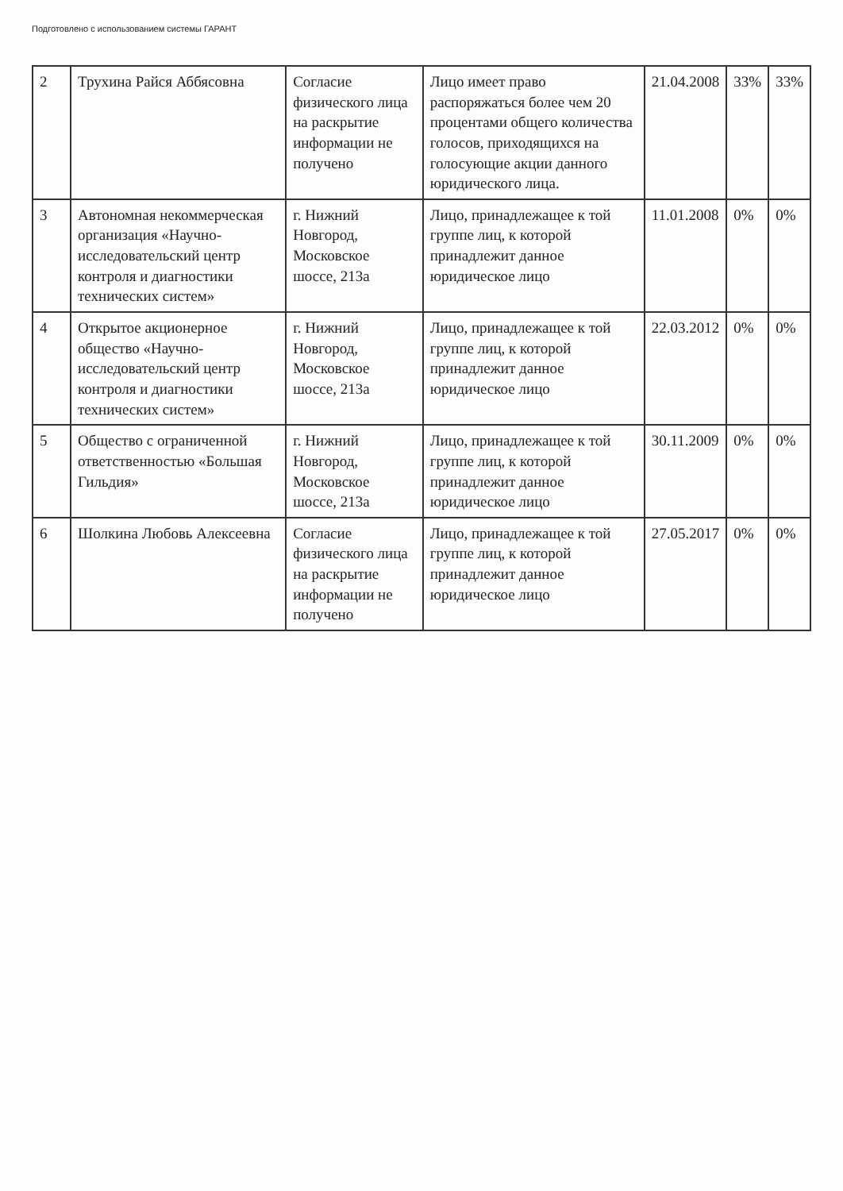Подготовлено с использованием системы ГАРАНТ
| 2 | Трухина Райся Аббясовна | Согласие физического лица на раскрытие информации не получено | Лицо имеет право распоряжаться более чем 20 процентами общего количества голосов, приходящихся на голосующие акции данного юридического лица. | 21.04.2008 | 33% | 33% |
| 3 | Автономная некоммерческая организация «Научно-исследовательский центр контроля и диагностики технических систем» | г. Нижний Новгород, Московское шоссе, 213а | Лицо, принадлежащее к той группе лиц, к которой принадлежит данное юридическое лицо | 11.01.2008 | 0% | 0% |
| 4 | Открытое акционерное общество «Научно-исследовательский центр контроля и диагностики технических систем» | г. Нижний Новгород, Московское шоссе, 213а | Лицо, принадлежащее к той группе лиц, к которой принадлежит данное юридическое лицо | 22.03.2012 | 0% | 0% |
| 5 | Общество с ограниченной ответственностью «Большая Гильдия» | г. Нижний Новгород, Московское шоссе, 213а | Лицо, принадлежащее к той группе лиц, к которой принадлежит данное юридическое лицо | 30.11.2009 | 0% | 0% |
| 6 | Шолкина Любовь Алексеевна | Согласие физического лица на раскрытие информации не получено | Лицо, принадлежащее к той группе лиц, к которой принадлежит данное юридическое лицо | 27.05.2017 | 0% | 0% |